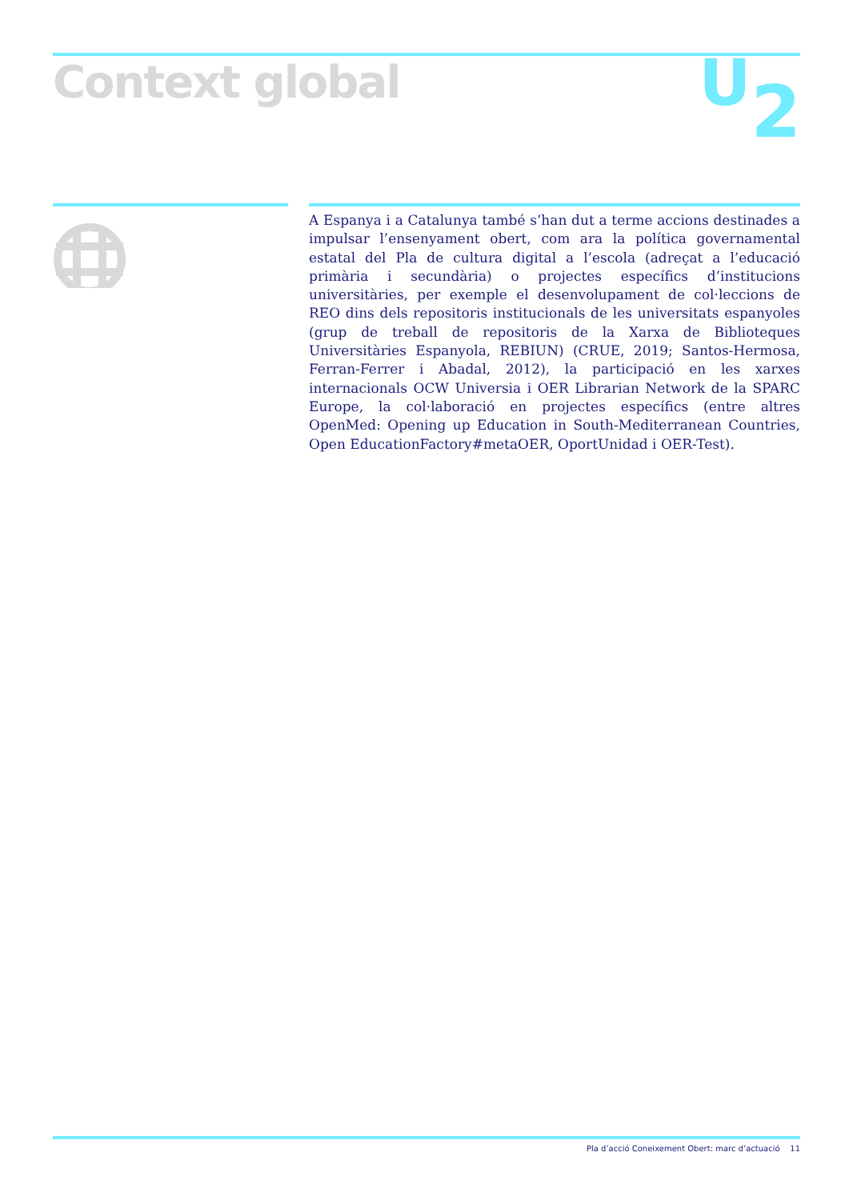Context global U<sub>2</sub>
A Espanya i a Catalunya també s’han dut a terme accions destinades a impulsar l’ensenyament obert, com ara la política governamental estatal del Pla de cultura digital a l’escola (adreçat a l’educació primària i secundària) o projectes específics d’institucions universitàries, per exemple el desenvolupament de col·leccions de REO dins dels repositoris institucionals de les universitats espanyoles (grup de treball de repositoris de la Xarxa de Biblioteques Universitàries Espanyola, REBIUN) (CRUE, 2019; Santos-Hermosa, Ferran-Ferrer i Abadal, 2012), la participació en les xarxes internacionals OCW Universia i OER Librarian Network de la SPARC Europe, la col·laboració en projectes específics (entre altres OpenMed: Opening up Education in South-Mediterranean Countries, Open EducationFactory#metaOER, OportUnidad i OER-Test).
Pla d’acció Coneixement Obert: marc d’actuació 11